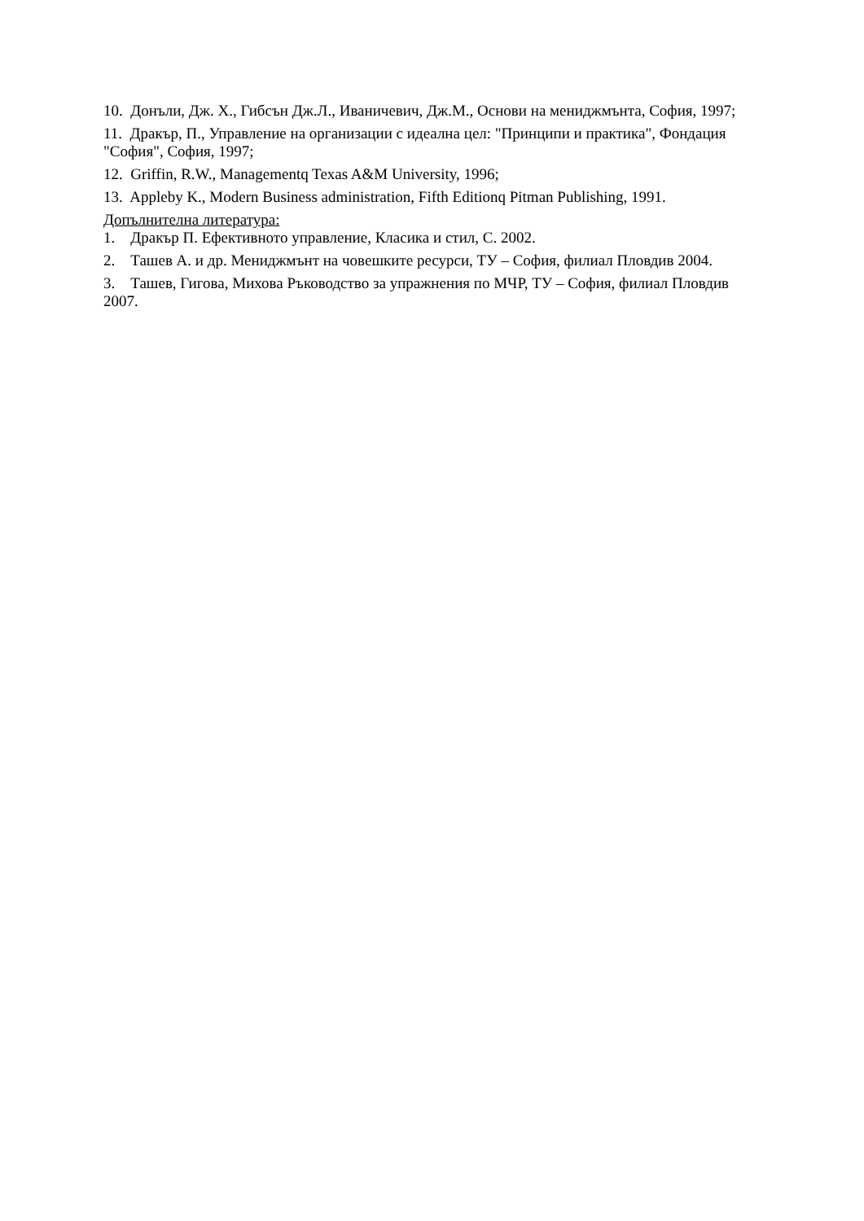10. Донъли, Дж. Х., Гибсън Дж.Л., Иваничевич, Дж.М., Основи на мениджмънта, София, 1997;
11. Дракър, П., Управление на организации с идеална цел: "Принципи и практика", Фондация "София", София, 1997;
12. Griffin, R.W., Managementq Texas A&M University, 1996;
13. Appleby K., Modern Business administration, Fifth Editionq Pitman Publishing, 1991.
Допълнителна литература:
1. Дракър П. Ефективното управление, Класика и стил, С. 2002.
2. Ташев А. и др. Мениджмънт на човешките ресурси, ТУ – София, филиал Пловдив 2004.
3. Ташев, Гигова, Михова Ръководство за упражнения по МЧР, ТУ – София, филиал Пловдив 2007.